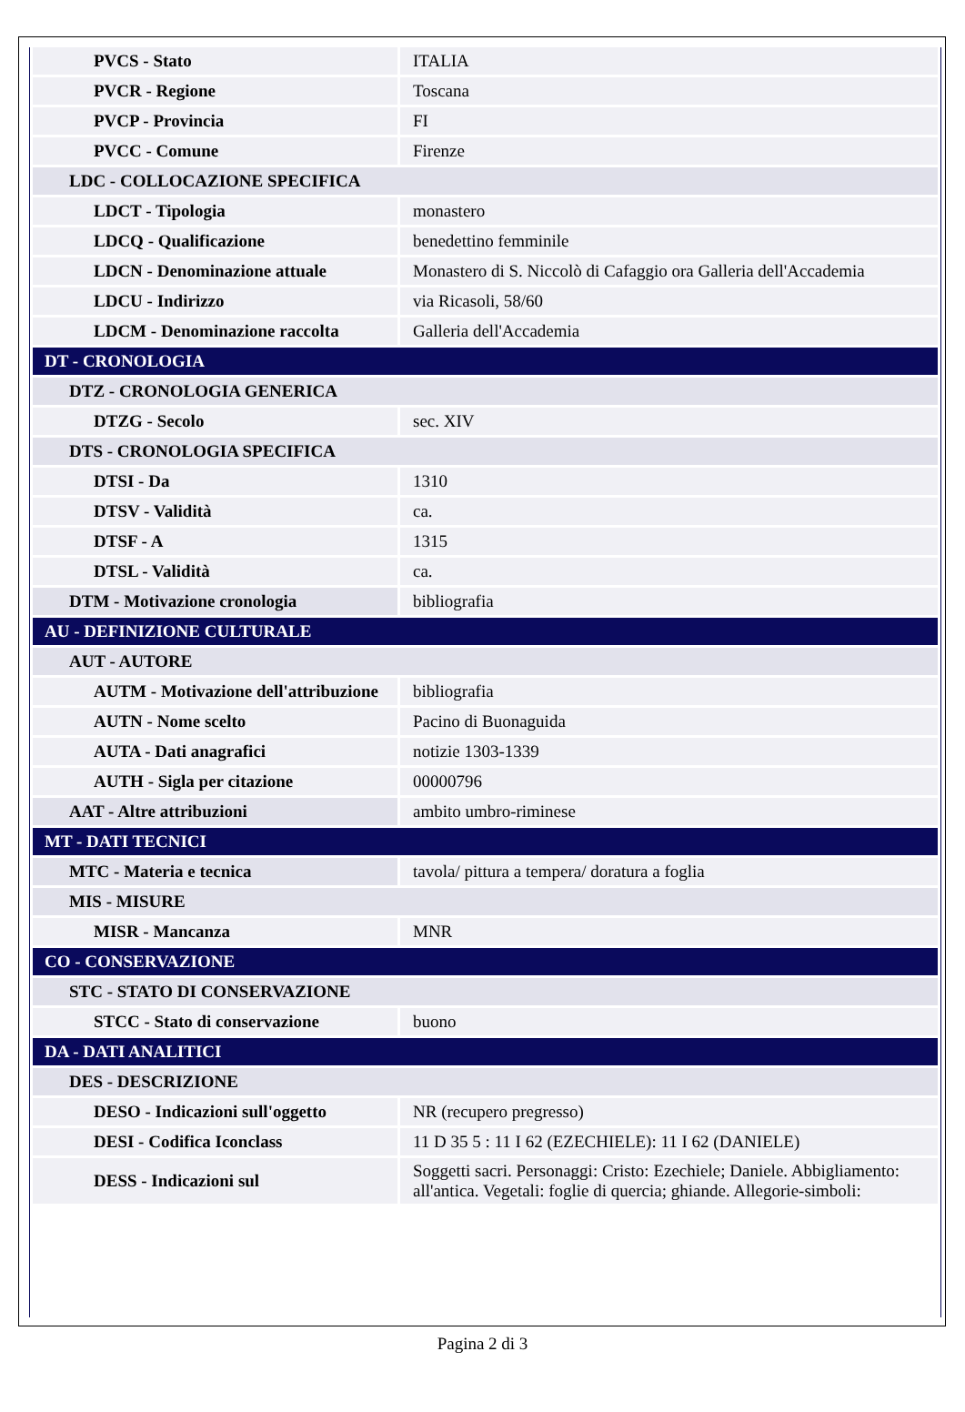| PVCS - Stato | ITALIA |
| PVCR - Regione | Toscana |
| PVCP - Provincia | FI |
| PVCC - Comune | Firenze |
| LDC - COLLOCAZIONE SPECIFICA | |
| LDCT - Tipologia | monastero |
| LDCQ - Qualificazione | benedettino femminile |
| LDCN - Denominazione attuale | Monastero di S. Niccolò di Cafaggio ora Galleria dell'Accademia |
| LDCU - Indirizzo | via Ricasoli, 58/60 |
| LDCM - Denominazione raccolta | Galleria dell'Accademia |
| DT - CRONOLOGIA | |
| DTZ - CRONOLOGIA GENERICA | |
| DTZG - Secolo | sec. XIV |
| DTS - CRONOLOGIA SPECIFICA | |
| DTSI - Da | 1310 |
| DTSV - Validità | ca. |
| DTSF - A | 1315 |
| DTSL - Validità | ca. |
| DTM - Motivazione cronologia | bibliografia |
| AU - DEFINIZIONE CULTURALE | |
| AUT - AUTORE | |
| AUTM - Motivazione dell'attribuzione | bibliografia |
| AUTN - Nome scelto | Pacino di Buonaguida |
| AUTA - Dati anagrafici | notizie 1303-1339 |
| AUTH - Sigla per citazione | 00000796 |
| AAT - Altre attribuzioni | ambito umbro-riminese |
| MT - DATI TECNICI | |
| MTC - Materia e tecnica | tavola/ pittura a tempera/ doratura a foglia |
| MIS - MISURE | |
| MISR - Mancanza | MNR |
| CO - CONSERVAZIONE | |
| STC - STATO DI CONSERVAZIONE | |
| STCC - Stato di conservazione | buono |
| DA - DATI ANALITICI | |
| DES - DESCRIZIONE | |
| DESO - Indicazioni sull'oggetto | NR (recupero pregresso) |
| DESI - Codifica Iconclass | 11 D 35 5 : 11 I 62 (EZECHIELE): 11 I 62 (DANIELE) |
| DESS - Indicazioni sul | Soggetti sacri. Personaggi: Cristo: Ezechiele; Daniele. Abbigliamento: all'antica. Vegetali: foglie di quercia; ghiande. Allegorie-simboli: |
Pagina 2 di 3